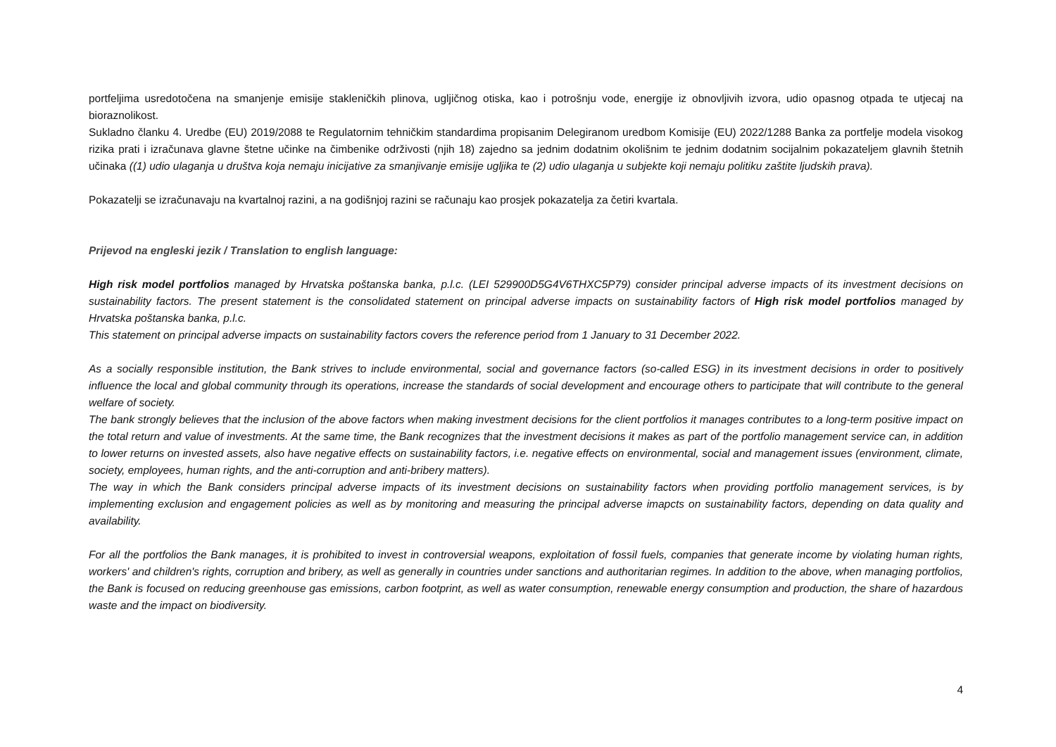portfeljima usredotočena na smanjenje emisije stakleničkih plinova, ugljičnog otiska, kao i potrošnju vode, energije iz obnovljivih izvora, udio opasnog otpada te utjecaj na bioraznolikost.
Sukladno članku 4. Uredbe (EU) 2019/2088 te Regulatornim tehničkim standardima propisanim Delegiranom uredbom Komisije (EU) 2022/1288 Banka za portfelje modela visokog rizika prati i izračunava glavne štetne učinke na čimbenike održivosti (njih 18) zajedno sa jednim dodatnim okolišnim te jednim dodatnim socijalnim pokazateljem glavnih štetnih učinaka ((1) udio ulaganja u društva koja nemaju inicijative za smanjivanje emisije ugljika te (2) udio ulaganja u subjekte koji nemaju politiku zaštite ljudskih prava).
Pokazatelji se izračunavaju na kvartalnoj razini, a na godišnjoj razini se računaju kao prosjek pokazatelja za četiri kvartala.
Prijevod na engleski jezik / Translation to english language:
High risk model portfolios managed by Hrvatska poštanska banka, p.l.c. (LEI 529900D5G4V6THXC5P79) consider principal adverse impacts of its investment decisions on sustainability factors. The present statement is the consolidated statement on principal adverse impacts on sustainability factors of High risk model portfolios managed by Hrvatska poštanska banka, p.l.c.
This statement on principal adverse impacts on sustainability factors covers the reference period from 1 January to 31 December 2022.
As a socially responsible institution, the Bank strives to include environmental, social and governance factors (so-called ESG) in its investment decisions in order to positively influence the local and global community through its operations, increase the standards of social development and encourage others to participate that will contribute to the general welfare of society.
The bank strongly believes that the inclusion of the above factors when making investment decisions for the client portfolios it manages contributes to a long-term positive impact on the total return and value of investments. At the same time, the Bank recognizes that the investment decisions it makes as part of the portfolio management service can, in addition to lower returns on invested assets, also have negative effects on sustainability factors, i.e. negative effects on environmental, social and management issues (environment, climate, society, employees, human rights, and the anti-corruption and anti-bribery matters).
The way in which the Bank considers principal adverse impacts of its investment decisions on sustainability factors when providing portfolio management services, is by implementing exclusion and engagement policies as well as by monitoring and measuring the principal adverse imapcts on sustainability factors, depending on data quality and availability.
For all the portfolios the Bank manages, it is prohibited to invest in controversial weapons, exploitation of fossil fuels, companies that generate income by violating human rights, workers' and children's rights, corruption and bribery, as well as generally in countries under sanctions and authoritarian regimes. In addition to the above, when managing portfolios, the Bank is focused on reducing greenhouse gas emissions, carbon footprint, as well as water consumption, renewable energy consumption and production, the share of hazardous waste and the impact on biodiversity.
4